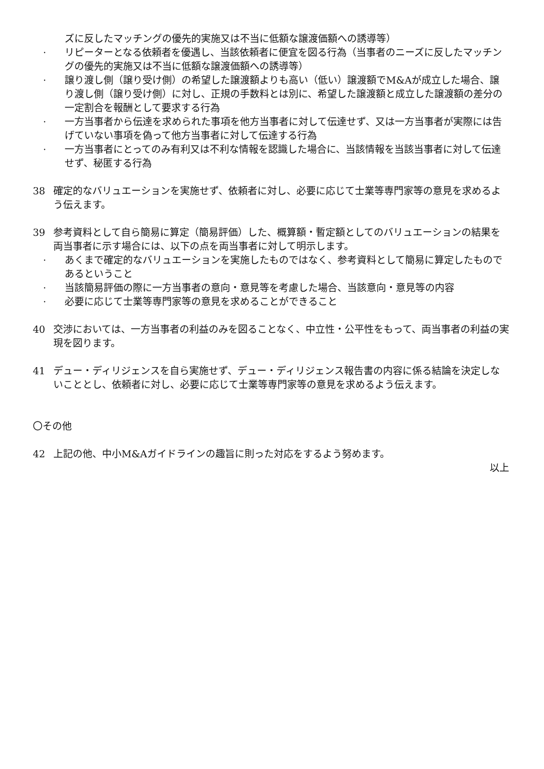ズに反したマッチングの優先的実施又は不当に低額な譲渡価額への誘導等）
· リピーターとなる依頼者を優遇し、当該依頼者に便宜を図る行為（当事者のニーズに反したマッチングの優先的実施又は不当に低額な譲渡価額への誘導等）
· 譲り渡し側（譲り受け側）の希望した譲渡額よりも高い（低い）譲渡額でM&Aが成立した場合、譲り渡し側（譲り受け側）に対し、正規の手数料とは別に、希望した譲渡額と成立した譲渡額の差分の一定割合を報酬として要求する行為
· 一方当事者から伝達を求められた事項を他方当事者に対して伝達せず、又は一方当事者が実際には告げていない事項を偽って他方当事者に対して伝達する行為
· 一方当事者にとってのみ有利又は不利な情報を認識した場合に、当該情報を当該当事者に対して伝達せず、秘匿する行為
38 確定的なバリュエーションを実施せず、依頼者に対し、必要に応じて士業等専門家等の意見を求めるよう伝えます。
39 参考資料として自ら簡易に算定（簡易評価）した、概算額・暫定額としてのバリュエーションの結果を両当事者に示す場合には、以下の点を両当事者に対して明示します。
· あくまで確定的なバリュエーションを実施したものではなく、参考資料として簡易に算定したものであるということ
· 当該簡易評価の際に一方当事者の意向・意見等を考慮した場合、当該意向・意見等の内容
· 必要に応じて士業等専門家等の意見を求めることができること
40 交渉においては、一方当事者の利益のみを図ることなく、中立性・公平性をもって、両当事者の利益の実現を図ります。
41 デュー・ディリジェンスを自ら実施せず、デュー・ディリジェンス報告書の内容に係る結論を決定しないこととし、依頼者に対し、必要に応じて士業等専門家等の意見を求めるよう伝えます。
〇その他
42 上記の他、中小M&Aガイドラインの趣旨に則った対応をするよう努めます。
以上